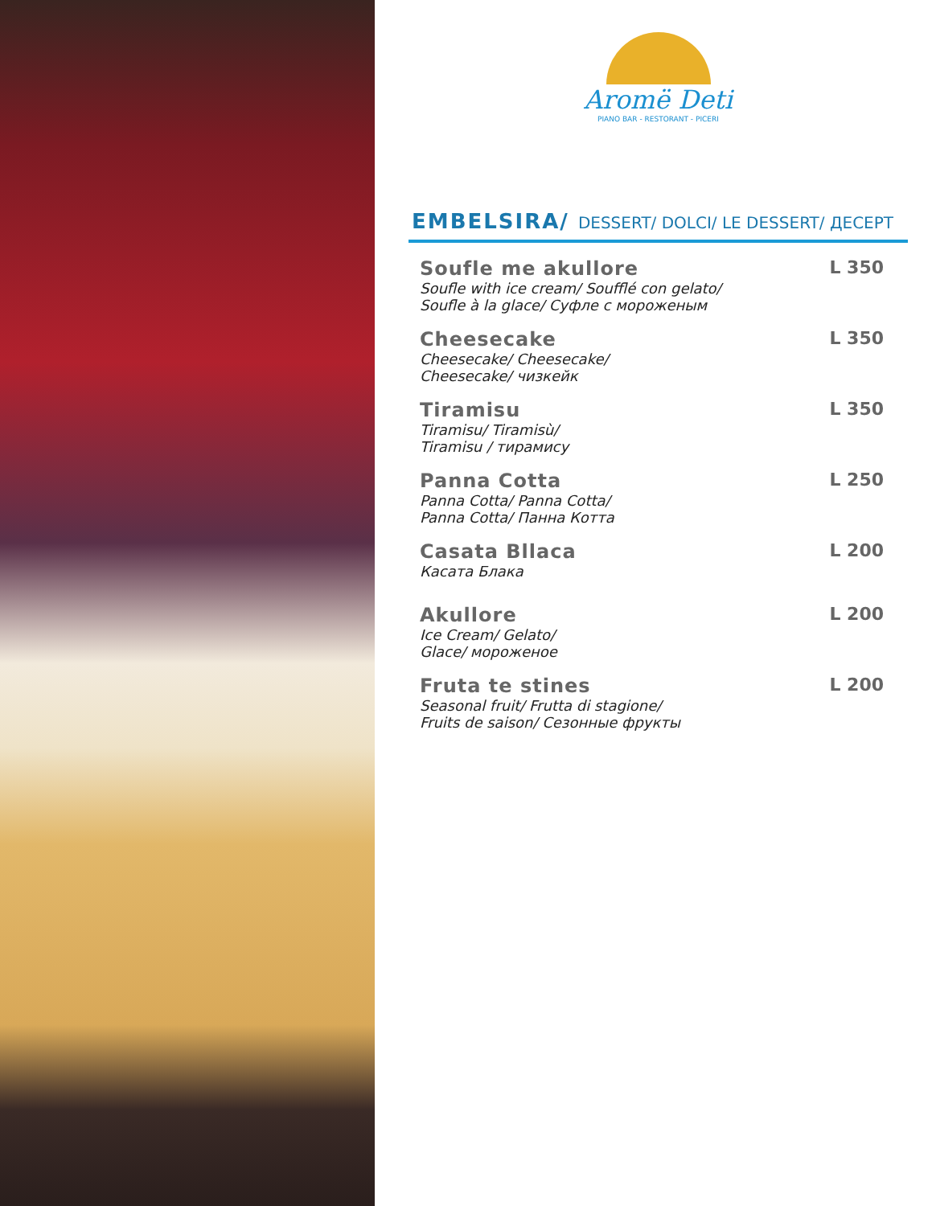Aromë Deti
PIANO BAR - RESTORANT - PICERI
EMBELSIRA/ DESSERT/ DOLCI/ LE DESSERT/ ДЕСЕРТ
Soufle me akullore
Soufle with ice cream/ Soufflé con gelato/
Soufle à la glace/ Суфле с мороженым
L 350
Cheesecake
Cheesecake/ Cheesecake/
Cheesecake/ чизкейк
L 350
Tiramisu
Tiramisu/ Tiramisù/
Tiramisu / тирамису
L 350
Panna Cotta
Panna Cotta/ Panna Cotta/
Panna Cotta/ Панна Котта
L 250
Casata Bllaca
Касата Блака
L 200
Akullore
Ice Cream/ Gelato/
Glace/ мороженое
L 200
Fruta te stines
Seasonal fruit/ Frutta di stagione/
Fruits de saison/ Сезонные фрукты
L 200